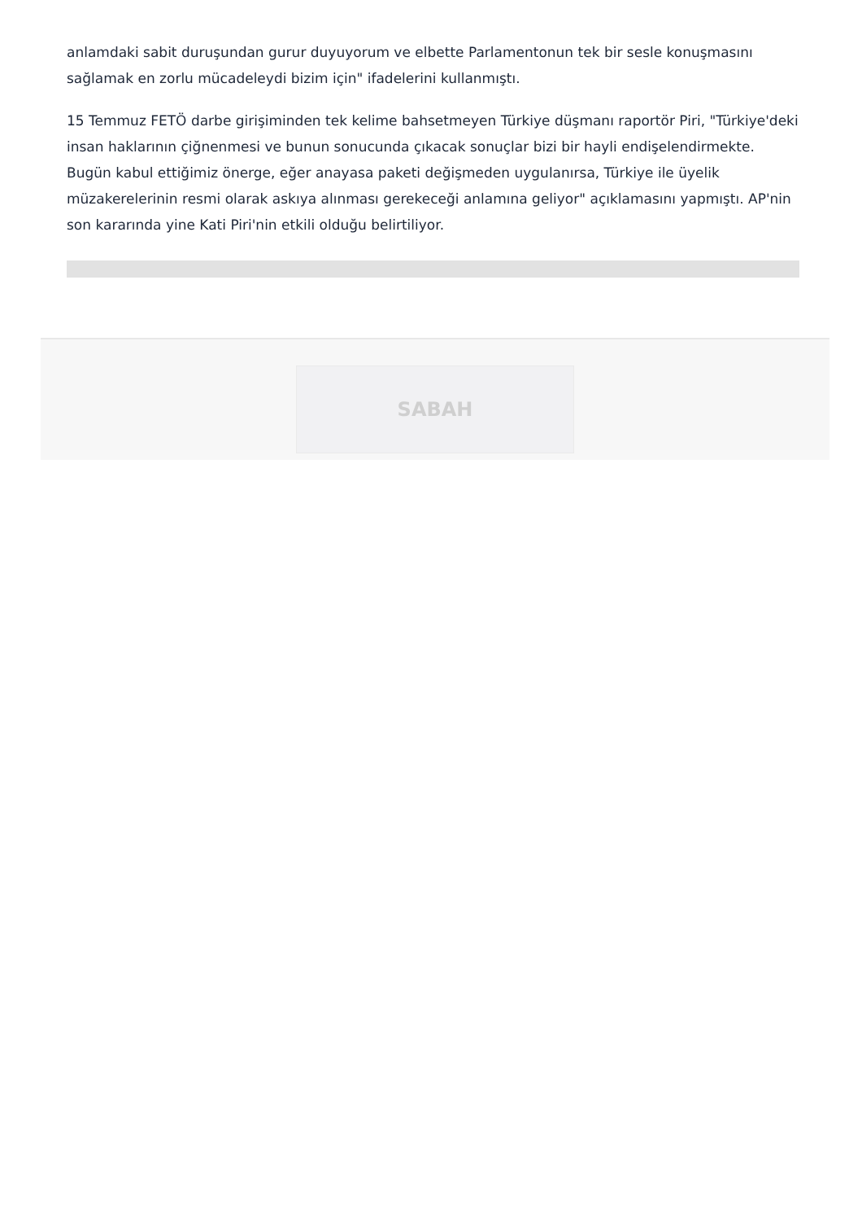anlamdaki sabit duruşundan gurur duyuyorum ve elbette Parlamentonun tek bir sesle konuşmasını sağlamak en zorlu mücadeleydi bizim için" ifadelerini kullanmıştı.
15 Temmuz FETÖ darbe girişiminden tek kelime bahsetmeyen Türkiye düşmanı raportör Piri, "Türkiye'deki insan haklarının çiğnenmesi ve bunun sonucunda çıkacak sonuçlar bizi bir hayli endişelendirmekte. Bugün kabul ettiğimiz önerge, eğer anayasa paketi değişmeden uygulanırsa, Türkiye ile üyelik müzakerelerinin resmi olarak askıya alınması gerekeceği anlamına geliyor" açıklamasını yapmıştı. AP'nin son kararında yine Kati Piri'nin etkili olduğu belirtiliyor.
SABAH